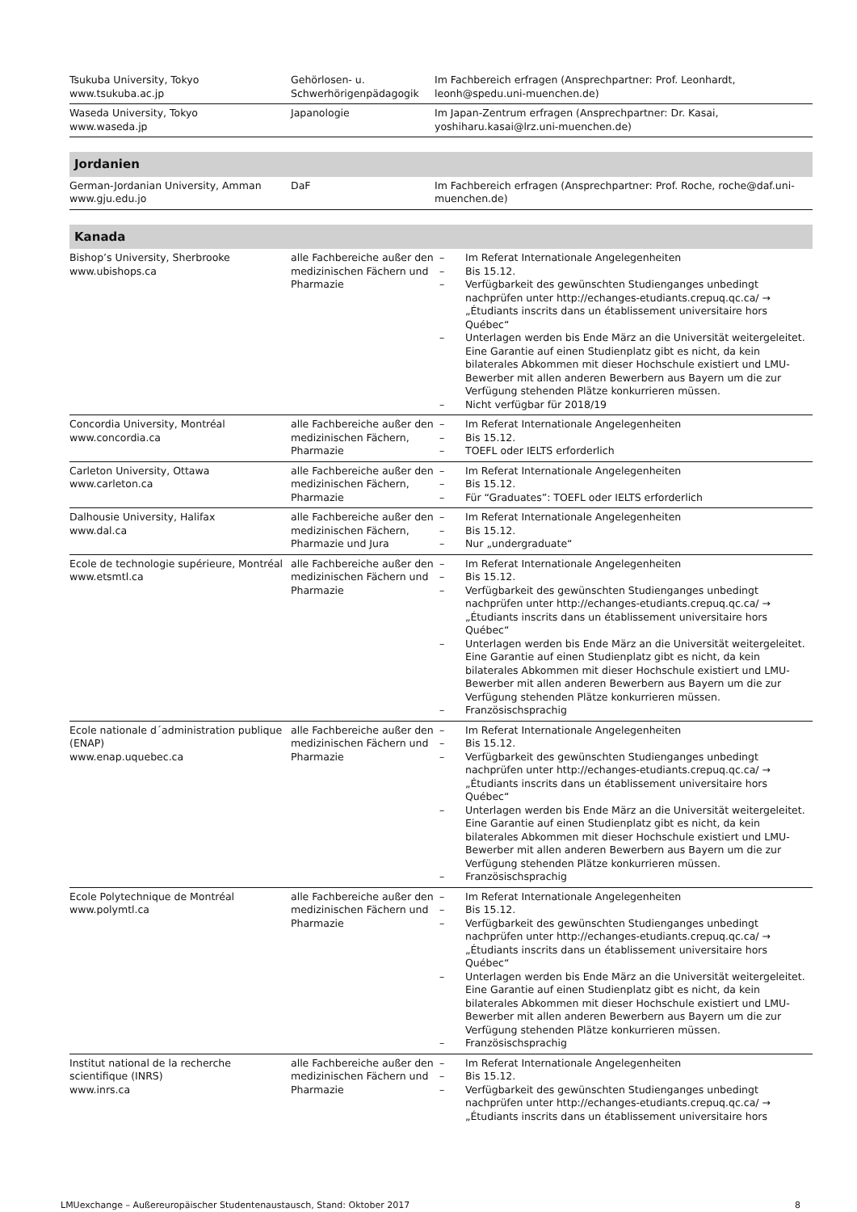| Tsukuba University, Tokyo www.tsukuba.ac.jp | Gehörlosen- u. Schwerhörigenpädagogik | Im Fachbereich erfragen (Ansprechpartner: Prof. Leonhardt, leonh@spedu.uni-muenchen.de) |
| Waseda University, Tokyo www.waseda.jp | Japanologie | Im Japan-Zentrum erfragen (Ansprechpartner: Dr. Kasai, yoshiharu.kasai@lrz.uni-muenchen.de) |
| Jordanien | | |
| German-Jordanian University, Amman www.gju.edu.jo | DaF | Im Fachbereich erfragen (Ansprechpartner: Prof. Roche, roche@daf.uni-muenchen.de) |
| Kanada | | |
| Bishop’s University, Sherbrooke www.ubishops.ca | alle Fachbereiche außer den medizinischen Fächern und Pharmazie | – Im Referat Internationale Angelegenheiten – Bis 15.12. – Verfügbarkeit des gewünschten Studienganges unbedingt nachprüfen unter http://echanges-etudiants.crepuq.qc.ca/ → „Étudiants inscrits dans un établissement universitaire hors Québec“ – Unterlagen werden bis Ende März an die Universität weitergeleitet. Eine Garantie auf einen Studienplatz gibt es nicht, da kein bilaterales Abkommen mit dieser Hochschule existiert und LMU-Bewerber mit allen anderen Bewerbern aus Bayern um die zur Verfügung stehenden Plätze konkurrieren müssen. – Nicht verfügbar für 2018/19 |
| Concordia University, Montréal www.concordia.ca | alle Fachbereiche außer den medizinischen Fächern, Pharmazie | – Im Referat Internationale Angelegenheiten – Bis 15.12. – TOEFL oder IELTS erforderlich |
| Carleton University, Ottawa www.carleton.ca | alle Fachbereiche außer den medizinischen Fächern, Pharmazie | – Im Referat Internationale Angelegenheiten – Bis 15.12. – Für “Graduates”: TOEFL oder IELTS erforderlich |
| Dalhousie University, Halifax www.dal.ca | alle Fachbereiche außer den medizinischen Fächern, Pharmazie und Jura | – Im Referat Internationale Angelegenheiten – Bis 15.12. – Nur „undergraduate“ |
| Ecole de technologie supérieure, Montréal www.etsmtl.ca | alle Fachbereiche außer den medizinischen Fächern und Pharmazie | – Im Referat Internationale Angelegenheiten – Bis 15.12. – Verfügbarkeit des gewünschten Studienganges unbedingt nachprüfen unter http://echanges-etudiants.crepuq.qc.ca/ → „Étudiants inscrits dans un établissement universitaire hors Québec“ – Unterlagen werden bis Ende März an die Universität weitergeleitet. Eine Garantie auf einen Studienplatz gibt es nicht, da kein bilaterales Abkommen mit dieser Hochschule existiert und LMU-Bewerber mit allen anderen Bewerbern aus Bayern um die zur Verfügung stehenden Plätze konkurrieren müssen. – Französischsprachig |
| Ecole nationale d´administration publique (ENAP) www.enap.uquebec.ca | alle Fachbereiche außer den medizinischen Fächern und Pharmazie | – Im Referat Internationale Angelegenheiten – Bis 15.12. – Verfügbarkeit des gewünschten Studienganges unbedingt nachprüfen unter http://echanges-etudiants.crepuq.qc.ca/ → „Étudiants inscrits dans un établissement universitaire hors Québec“ – Unterlagen werden bis Ende März an die Universität weitergeleitet. Eine Garantie auf einen Studienplatz gibt es nicht, da kein bilaterales Abkommen mit dieser Hochschule existiert und LMU-Bewerber mit allen anderen Bewerbern aus Bayern um die zur Verfügung stehenden Plätze konkurrieren müssen. – Französischsprachig |
| Ecole Polytechnique de Montréal www.polymtl.ca | alle Fachbereiche außer den medizinischen Fächern und Pharmazie | – Im Referat Internationale Angelegenheiten – Bis 15.12. – Verfügbarkeit des gewünschten Studienganges unbedingt nachprüfen unter http://echanges-etudiants.crepuq.qc.ca/ → „Étudiants inscrits dans un établissement universitaire hors Québec“ – Unterlagen werden bis Ende März an die Universität weitergeleitet. Eine Garantie auf einen Studienplatz gibt es nicht, da kein bilaterales Abkommen mit dieser Hochschule existiert und LMU-Bewerber mit allen anderen Bewerbern aus Bayern um die zur Verfügung stehenden Plätze konkurrieren müssen. – Französischsprachig |
| Institut national de la recherche scientifique (INRS) www.inrs.ca | alle Fachbereiche außer den medizinischen Fächern und Pharmazie | – Im Referat Internationale Angelegenheiten – Bis 15.12. – Verfügbarkeit des gewünschten Studienganges unbedingt nachprüfen unter http://echanges-etudiants.crepuq.qc.ca/ → „Étudiants inscrits dans un établissement universitaire hors |
LMUexchange – Außereuropäischer Studentenaustausch, Stand: Oktober 2017 8